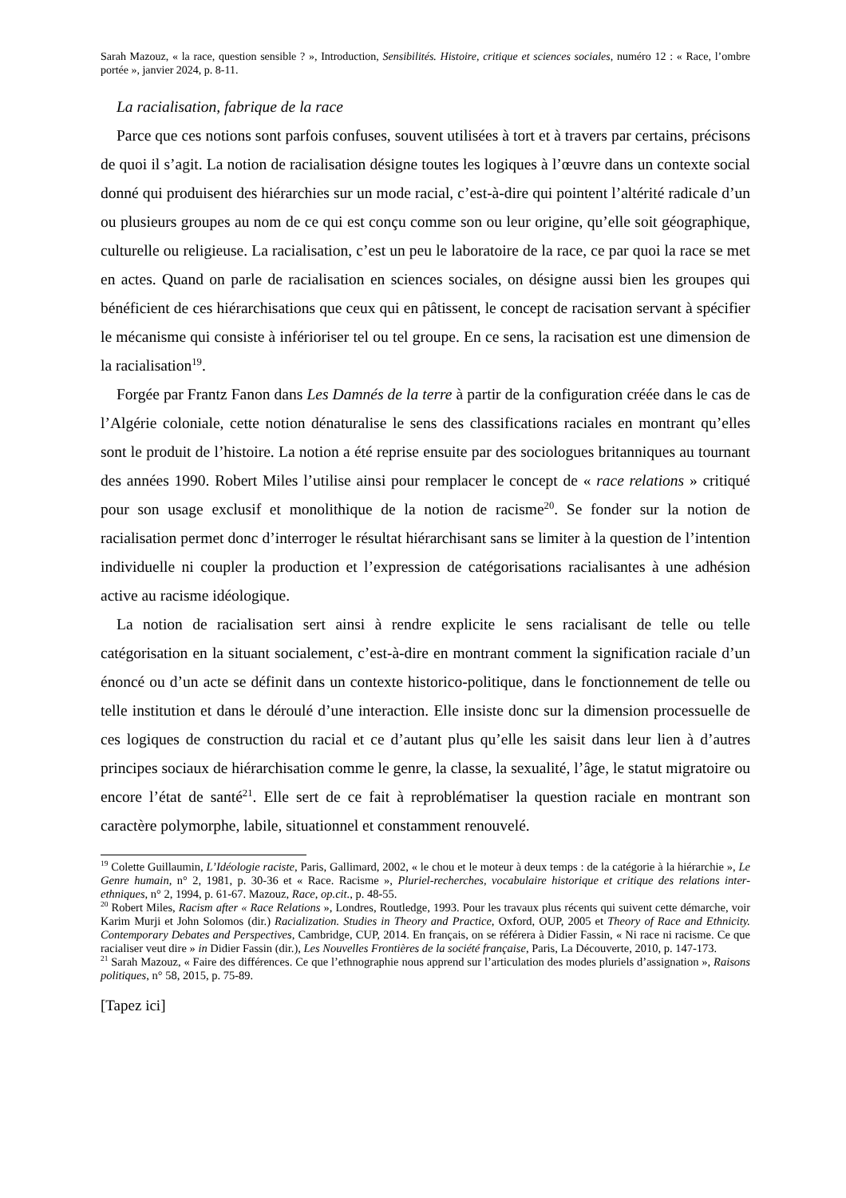Sarah Mazouz, « la race, question sensible ? », Introduction, Sensibilités. Histoire, critique et sciences sociales, numéro 12 : « Race, l’ombre portée », janvier 2024, p. 8-11.
La racialisation, fabrique de la race
Parce que ces notions sont parfois confuses, souvent utilisées à tort et à travers par certains, précisons de quoi il s’agit. La notion de racialisation désigne toutes les logiques à l’œuvre dans un contexte social donné qui produisent des hiérarchies sur un mode racial, c’est-à-dire qui pointent l’altérité radicale d’un ou plusieurs groupes au nom de ce qui est conçu comme son ou leur origine, qu’elle soit géographique, culturelle ou religieuse. La racialisation, c’est un peu le laboratoire de la race, ce par quoi la race se met en actes. Quand on parle de racialisation en sciences sociales, on désigne aussi bien les groupes qui bénéficient de ces hiérarchisations que ceux qui en pâtissent, le concept de racisation servant à spécifier le mécanisme qui consiste à inférioriser tel ou tel groupe. En ce sens, la racisation est une dimension de la racialisation<sup>19</sup>.
Forgée par Frantz Fanon dans Les Damnés de la terre à partir de la configuration créée dans le cas de l’Algérie coloniale, cette notion dénaturalise le sens des classifications raciales en montrant qu’elles sont le produit de l’histoire. La notion a été reprise ensuite par des sociologues britanniques au tournant des années 1990. Robert Miles l’utilise ainsi pour remplacer le concept de « race relations » critiqué pour son usage exclusif et monolithique de la notion de racisme<sup>20</sup>. Se fonder sur la notion de racialisation permet donc d’interroger le résultat hiérarchisant sans se limiter à la question de l’intention individuelle ni coupler la production et l’expression de catégorisations racialisantes à une adhésion active au racisme idéologique.
La notion de racialisation sert ainsi à rendre explicite le sens racialisant de telle ou telle catégorisation en la situant socialement, c’est-à-dire en montrant comment la signification raciale d’un énoncé ou d’un acte se définit dans un contexte historico-politique, dans le fonctionnement de telle ou telle institution et dans le déroulé d’une interaction. Elle insiste donc sur la dimension processuelle de ces logiques de construction du racial et ce d’autant plus qu’elle les saisit dans leur lien à d’autres principes sociaux de hiérarchisation comme le genre, la classe, la sexualité, l’âge, le statut migratoire ou encore l’état de santé<sup>21</sup>. Elle sert de ce fait à reproblématiser la question raciale en montrant son caractère polymorphe, labile, situationnel et constamment renouvelé.
<sup>19</sup> Colette Guillaumin, L’Idéologie raciste, Paris, Gallimard, 2002, « le chou et le moteur à deux temps : de la catégorie à la hiérarchie », Le Genre humain, n° 2, 1981, p. 30-36 et « Race. Racisme », Pluriel-recherches, vocabulaire historique et critique des relations inter-ethniques, n° 2, 1994, p. 61-67. Mazouz, Race, op.cit., p. 48-55.
<sup>20</sup> Robert Miles, Racism after « Race Relations », Londres, Routledge, 1993. Pour les travaux plus récents qui suivent cette démarche, voir Karim Murji et John Solomos (dir.) Racialization. Studies in Theory and Practice, Oxford, OUP, 2005 et Theory of Race and Ethnicity. Contemporary Debates and Perspectives, Cambridge, CUP, 2014. En français, on se référera à Didier Fassin, « Ni race ni racisme. Ce que racialiser veut dire » in Didier Fassin (dir.), Les Nouvelles Frontières de la société française, Paris, La Découverte, 2010, p. 147-173.
<sup>21</sup> Sarah Mazouz, « Faire des différences. Ce que l’ethnographie nous apprend sur l’articulation des modes pluriels d’assignation », Raisons politiques, n° 58, 2015, p. 75-89.
[Tapez ici]